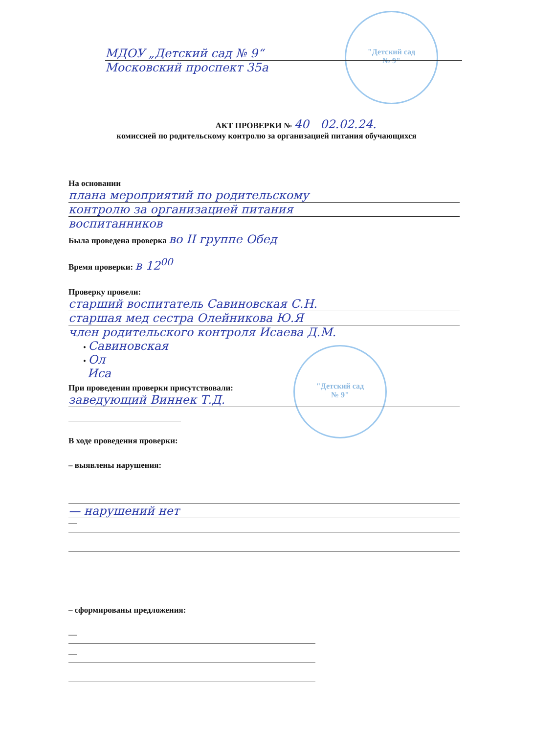"Детский сад
№ 9"
"Детский сад
№ 9"
МДОУ „Детский сад № 9“
Московский проспект 35а
АКТ ПРОВЕРКИ № 40 02.02.24.
комиссией по родительскому контролю за организацией питания обучающихся
На основании
плана мероприятий по родительскому
контролю за организацией питания
воспитанников
Была проведена проверка во II группе Обед
Время проверки: в 12<sup>00</sup>
Проверку провели:
старший воспитатель Савиновская С.Н.
старшая мед сестра Олейникова Ю.Я
член родительского контроля Исаева Д.М.
• Савиновская
• Ол
Иса
При проведении проверки присутствовали:
заведующий Виннек Т.Д.
В ходе проведения проверки:
– выявлены нарушения:
— нарушений нет
—
– сформированы предложения:
—
—